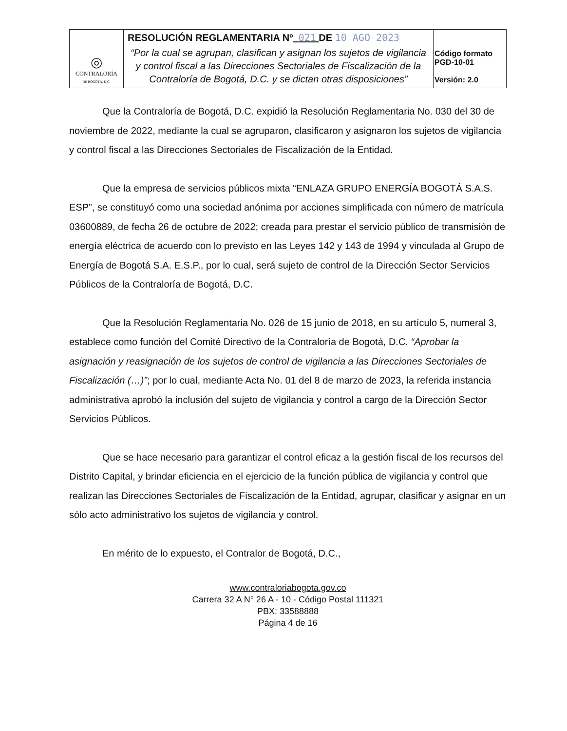| ◎ CONTRALORÍA DE BOGOTÁ, D.C. | RESOLUCIÓN REGLAMENTARIA Nº 021 DE 10 AGO 2023 “Por la cual se agrupan, clasifican y asignan los sujetos de vigilancia y control fiscal a las Direcciones Sectoriales de Fiscalización de la Contraloría de Bogotá, D.C. y se dictan otras disposiciones” | Código formato PGD-10-01 Versión: 2.0 |
Que la Contraloría de Bogotá, D.C. expidió la Resolución Reglamentaria No. 030 del 30 de noviembre de 2022, mediante la cual se agruparon, clasificaron y asignaron los sujetos de vigilancia y control fiscal a las Direcciones Sectoriales de Fiscalización de la Entidad.
Que la empresa de servicios públicos mixta “ENLAZA GRUPO ENERGÍA BOGOTÁ S.A.S. ESP”, se constituyó como una sociedad anónima por acciones simplificada con número de matrícula 03600889, de fecha 26 de octubre de 2022; creada para prestar el servicio público de transmisión de energía eléctrica de acuerdo con lo previsto en las Leyes 142 y 143 de 1994 y vinculada al Grupo de Energía de Bogotá S.A. E.S.P., por lo cual, será sujeto de control de la Dirección Sector Servicios Públicos de la Contraloría de Bogotá, D.C.
Que la Resolución Reglamentaria No. 026 de 15 junio de 2018, en su artículo 5, numeral 3, establece como función del Comité Directivo de la Contraloría de Bogotá, D.C. “Aprobar la asignación y reasignación de los sujetos de control de vigilancia a las Direcciones Sectoriales de Fiscalización (…)”; por lo cual, mediante Acta No. 01 del 8 de marzo de 2023, la referida instancia administrativa aprobó la inclusión del sujeto de vigilancia y control a cargo de la Dirección Sector Servicios Públicos.
Que se hace necesario para garantizar el control eficaz a la gestión fiscal de los recursos del Distrito Capital, y brindar eficiencia en el ejercicio de la función pública de vigilancia y control que realizan las Direcciones Sectoriales de Fiscalización de la Entidad, agrupar, clasificar y asignar en un sólo acto administrativo los sujetos de vigilancia y control.
En mérito de lo expuesto, el Contralor de Bogotá, D.C.,
www.contraloriabogota.gov.co
Carrera 32 A N° 26 A - 10 - Código Postal 111321
PBX: 33588888
Página 4 de 16